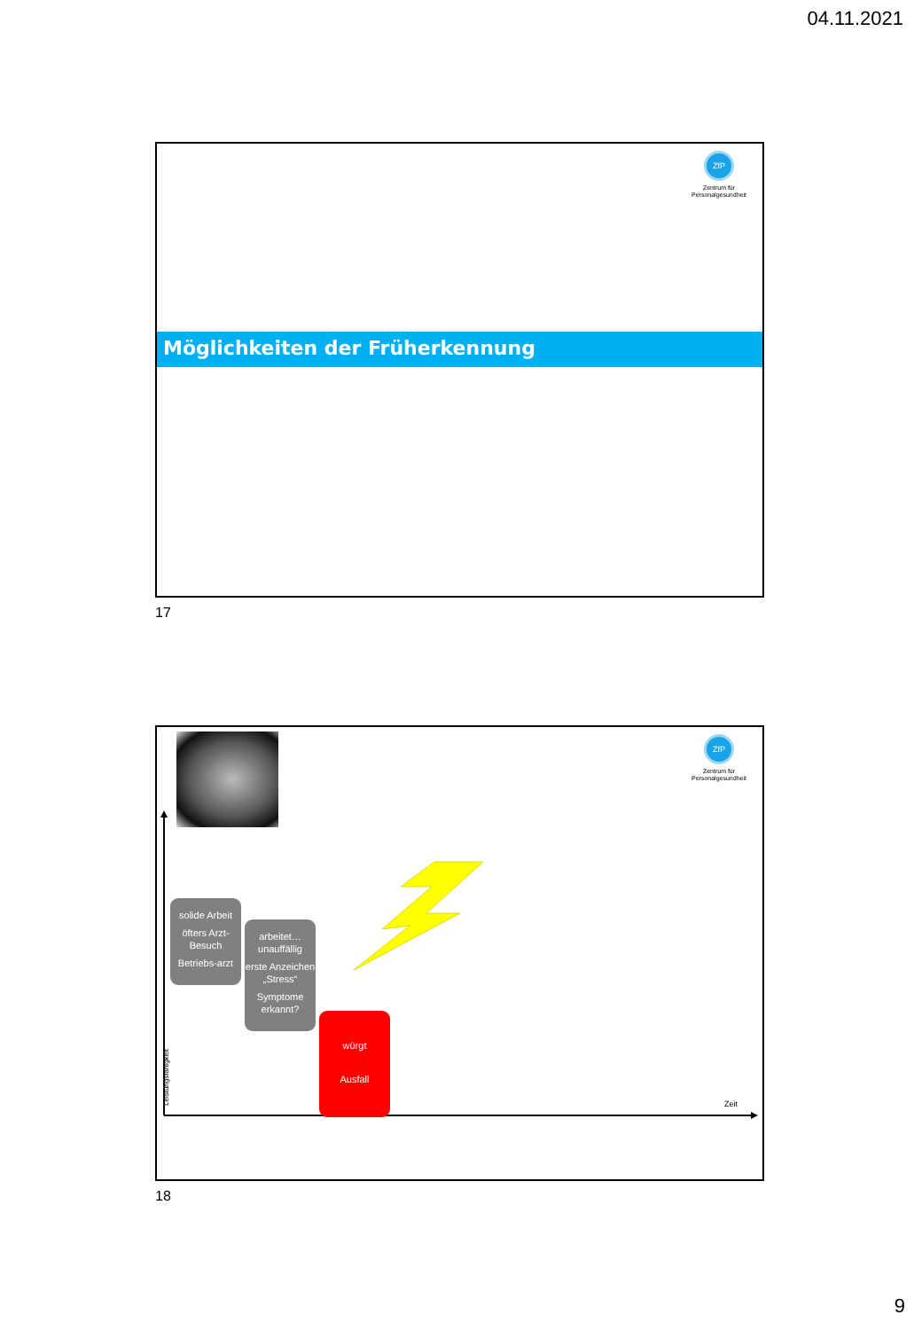04.11.2021
ZfP
Zentrum für
Personalgesundheit
Möglichkeiten der Früherkennung
17
ZfP
Zentrum für
Personalgesundheit
Leistungsfähigkeit
solide Arbeit
öfters Arzt-Besuch
Betriebs-arzt
arbeitet… unauffällig
erste Anzeichen „Stress“
Symptome erkannt?
würgt
Ausfall
Zeit
18
9